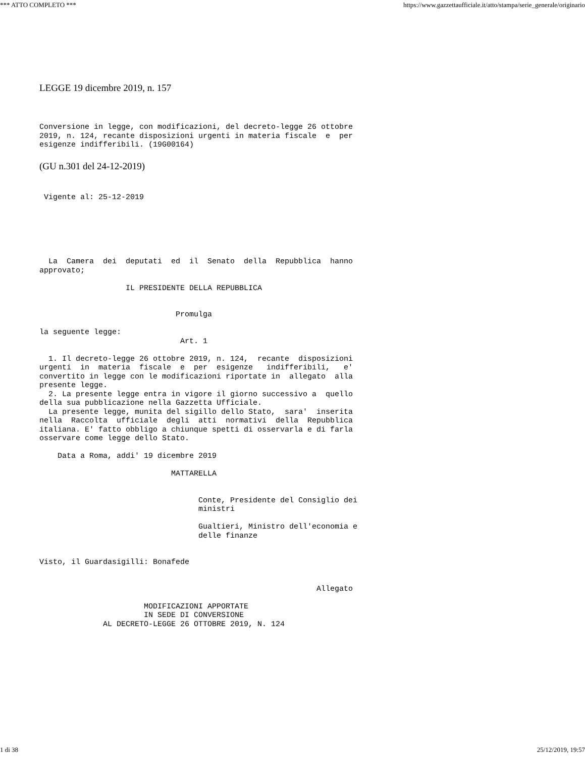*** ATTO COMPLETO *** https://www.gazzettaufficiale.it/atto/stampa/serie_generale/originario
LEGGE 19 dicembre 2019, n. 157
Conversione in legge, con modificazioni, del decreto-legge 26 ottobre
2019, n. 124, recante disposizioni urgenti in materia fiscale  e  per
esigenze indifferibili. (19G00164)
(GU n.301 del 24-12-2019)
 Vigente al: 25-12-2019
  La  Camera  dei  deputati  ed  il  Senato  della  Repubblica  hanno
approvato;

                   IL PRESIDENTE DELLA REPUBBLICA


                              Promulga

la seguente legge:
                               Art. 1

  1. Il decreto-legge 26 ottobre 2019, n. 124,  recante  disposizioni
urgenti  in  materia  fiscale  e  per  esigenze   indifferibili,   e'
convertito in legge con le modificazioni riportate in  allegato  alla
presente legge.
  2. La presente legge entra in vigore il giorno successivo a  quello
della sua pubblicazione nella Gazzetta Ufficiale.
  La presente legge, munita del sigillo dello Stato,  sara'  inserita
nella  Raccolta  ufficiale  degli  atti  normativi  della  Repubblica
italiana. E' fatto obbligo a chiunque spetti di osservarla e di farla
osservare come legge dello Stato.

    Data a Roma, addi' 19 dicembre 2019

                             MATTARELLA


                                   Conte, Presidente del Consiglio dei
                                   ministri

                                   Gualtieri, Ministro dell'economia e
                                   delle finanze


Visto, il Guardasigilli: Bonafede


                                                             Allegato

                       MODIFICAZIONI APPORTATE
                       IN SEDE DI CONVERSIONE
              AL DECRETO-LEGGE 26 OTTOBRE 2019, N. 124
1 di 38 25/12/2019, 19:57